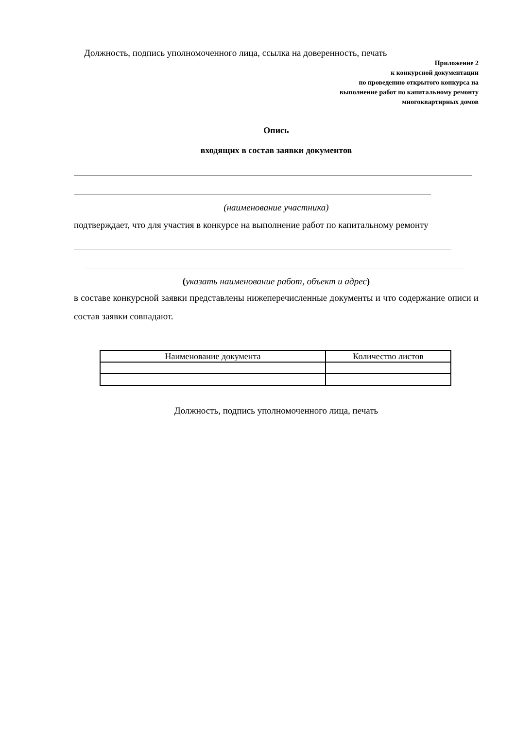Должность, подпись уполномоченного лица, ссылка на доверенность, печать
Приложение 2
к конкурсной документации
по проведению открытого конкурса на
выполнение работ по капитальному ремонту
многоквартирных домов
Опись
входящих в состав заявки документов
(наименование участника)
подтверждает, что для участия в конкурсе на выполнение работ по капитальному ремонту
(указать наименование работ, объект и адрес)
в составе конкурсной заявки представлены нижеперечисленные документы и что содержание описи и состав заявки совпадают.
| Наименование документа | Количество листов |
Должность, подпись уполномоченного лица, печать